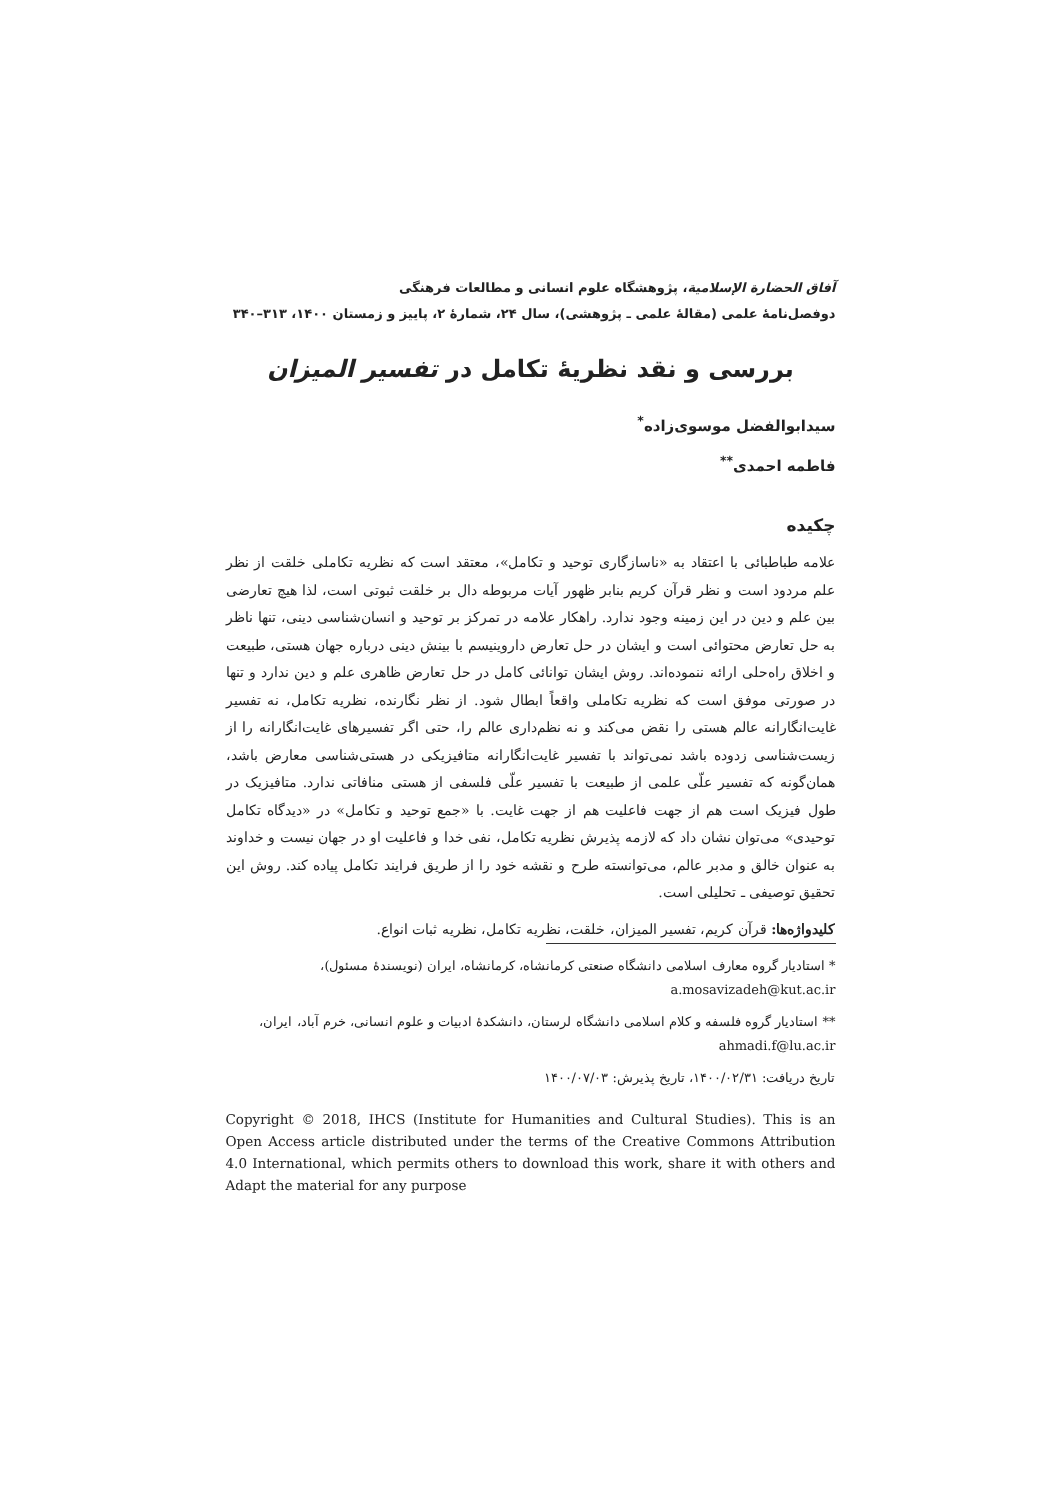آفاق الحضارة الإسلامية، پژوهشگاه علوم انسانی و مطالعات فرهنگی
دوفصل‌نامهٔ علمی (مقالهٔ علمی ـ پژوهشی)، سال ۲۴، شمارهٔ ۲، پاییز و زمستان ۱۴۰۰، ۳۱۳–۳۴۰
بررسی و نقد نظریهٔ تکامل در تفسیر المیزان
سیدابوالفضل موسوی‌زاده<sup>*</sup>
فاطمه احمدی<sup>**</sup>
چکیده
علامه طباطبائی با اعتقاد به «ناسازگاری توحید و تکامل»، معتقد است که نظریه تکاملی خلقت از نظر علم مردود است و نظر قرآن کریم بنابر ظهور آیات مربوطه دال بر خلقت ثبوتی است، لذا هیچ تعارضی بین علم و دین در این زمینه وجود ندارد. راهکار علامه در تمرکز بر توحید و انسان‌شناسی دینی، تنها ناظر به حل تعارض محتوائی است و ایشان در حل تعارض داروینیسم با بینش دینی درباره جهان هستی، طبیعت و اخلاق راه‌حلی ارائه ننموده‌اند. روش ایشان توانائی کامل در حل تعارض ظاهری علم و دین ندارد و تنها در صورتی موفق است که نظریه تکاملی واقعاً ابطال شود. از نظر نگارنده، نظریه تکامل، نه تفسیر غایت‌انگارانه عالم هستی را نقض می‌کند و نه نظم‌داری عالم را، حتی اگر تفسیرهای غایت‌انگارانه را از زیست‌شناسی زدوده باشد نمی‌تواند با تفسیر غایت‌انگارانه متافیزیکی در هستی‌شناسی معارض باشد، همان‌گونه که تفسیر علّی علمی از طبیعت با تفسیر علّی فلسفی از هستی منافاتی ندارد. متافیزیک در طول فیزیک است هم از جهت فاعلیت هم از جهت غایت. با «جمع توحید و تکامل» در «دیدگاه تکامل توحیدی» می‌توان نشان داد که لازمه پذیرش نظریه تکامل، نفی خدا و فاعلیت او در جهان نیست و خداوند به عنوان خالق و مدبر عالم، می‌توانسته طرح و نقشه خود را از طریق فرایند تکامل پیاده کند. روش این تحقیق توصیفی ـ تحلیلی است.
کلیدواژه‌ها: قرآن کریم، تفسیر المیزان، خلقت، نظریه تکامل، نظریه ثبات انواع.
* استادیار گروه معارف اسلامی دانشگاه صنعتی کرمانشاه، کرمانشاه، ایران (نویسندهٔ مسئول)،
a.mosavizadeh@kut.ac.ir
** استادیار گروه فلسفه و کلام اسلامی دانشگاه لرستان، دانشکدهٔ ادبیات و علوم انسانی، خرم آباد، ایران،
ahmadi.f@lu.ac.ir
تاریخ دریافت: ۱۴۰۰/۰۲/۳۱، تاریخ پذیرش: ۱۴۰۰/۰۷/۰۳
Copyright © 2018, IHCS (Institute for Humanities and Cultural Studies). This is an Open Access article distributed under the terms of the Creative Commons Attribution 4.0 International, which permits others to download this work, share it with others and Adapt the material for any purpose